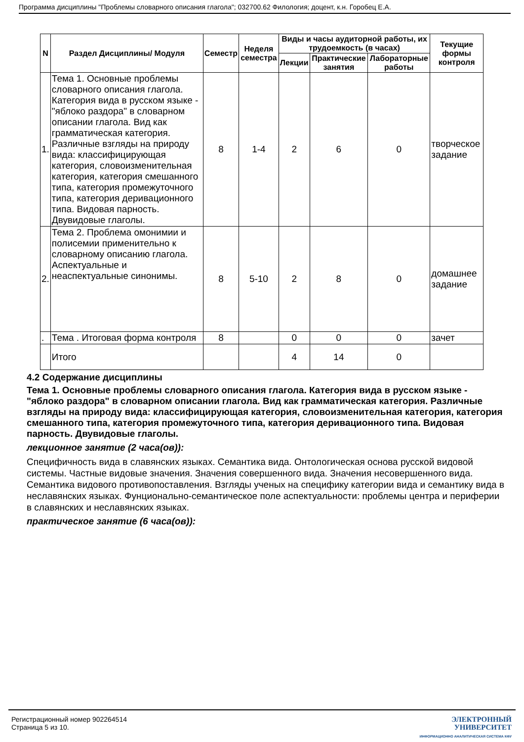Программа дисциплины "Проблемы словарного описания глагола"; 032700.62 Филология; доцент, к.н. Горобец Е.А.
| N | Раздел Дисциплины/ Модуля | Семестр | Неделя семестра | Виды и часы аудиторной работы, их трудоемкость (в часах) | | | Текущие формы контроля |
| --- | --- | --- | --- | --- | --- | --- | --- |
| | | | | Лекции | Практические занятия | Лабораторные работы | |
| 1. | Тема 1. Основные проблемы словарного описания глагола. Категория вида в русском языке - "яблоко раздора" в словарном описании глагола. Вид как грамматическая категория. Различные взгляды на природу вида: классифицирующая категория, словоизменительная категория, категория смешанного типа, категория промежуточного типа, категория деривационного типа. Видовая парность. Двувидовые глаголы. | 8 | 1-4 | 2 | 6 | 0 | творческое задание |
| 2. | Тема 2. Проблема омонимии и полисемии применительно к словарному описанию глагола. Аспектуальные и неаспектуальные синонимы. | 8 | 5-10 | 2 | 8 | 0 | домашнее задание |
| . | Тема . Итоговая форма контроля | 8 | | 0 | 0 | 0 | зачет |
| | Итого | | | 4 | 14 | 0 | |
4.2 Содержание дисциплины
Тема 1. Основные проблемы словарного описания глагола. Категория вида в русском языке - "яблоко раздора" в словарном описании глагола. Вид как грамматическая категория. Различные взгляды на природу вида: классифицирующая категория, словоизменительная категория, категория смешанного типа, категория промежуточного типа, категория деривационного типа. Видовая парность. Двувидовые глаголы.
лекционное занятие (2 часа(ов)):
Специфичность вида в славянских языках. Семантика вида. Онтологическая основа русской видовой системы. Частные видовые значения. Значения совершенного вида. Значения несовершенного вида. Семантика видового противопоставления. Взгляды ученых на специфику категории вида и семантику вида в неславянских языках. Фунционально-семантическое поле аспектуальности: проблемы центра и периферии в славянских и неславянских языках.
практическое занятие (6 часа(ов)):
Регистрационный номер 902264514
Страница 5 из 10.
ЭЛЕКТРОННЫЙ
УНИВЕРСИТЕТ
ИНФОРМАЦИОННО АНАЛИТИЧЕСКАЯ СИСТЕМА КФУ